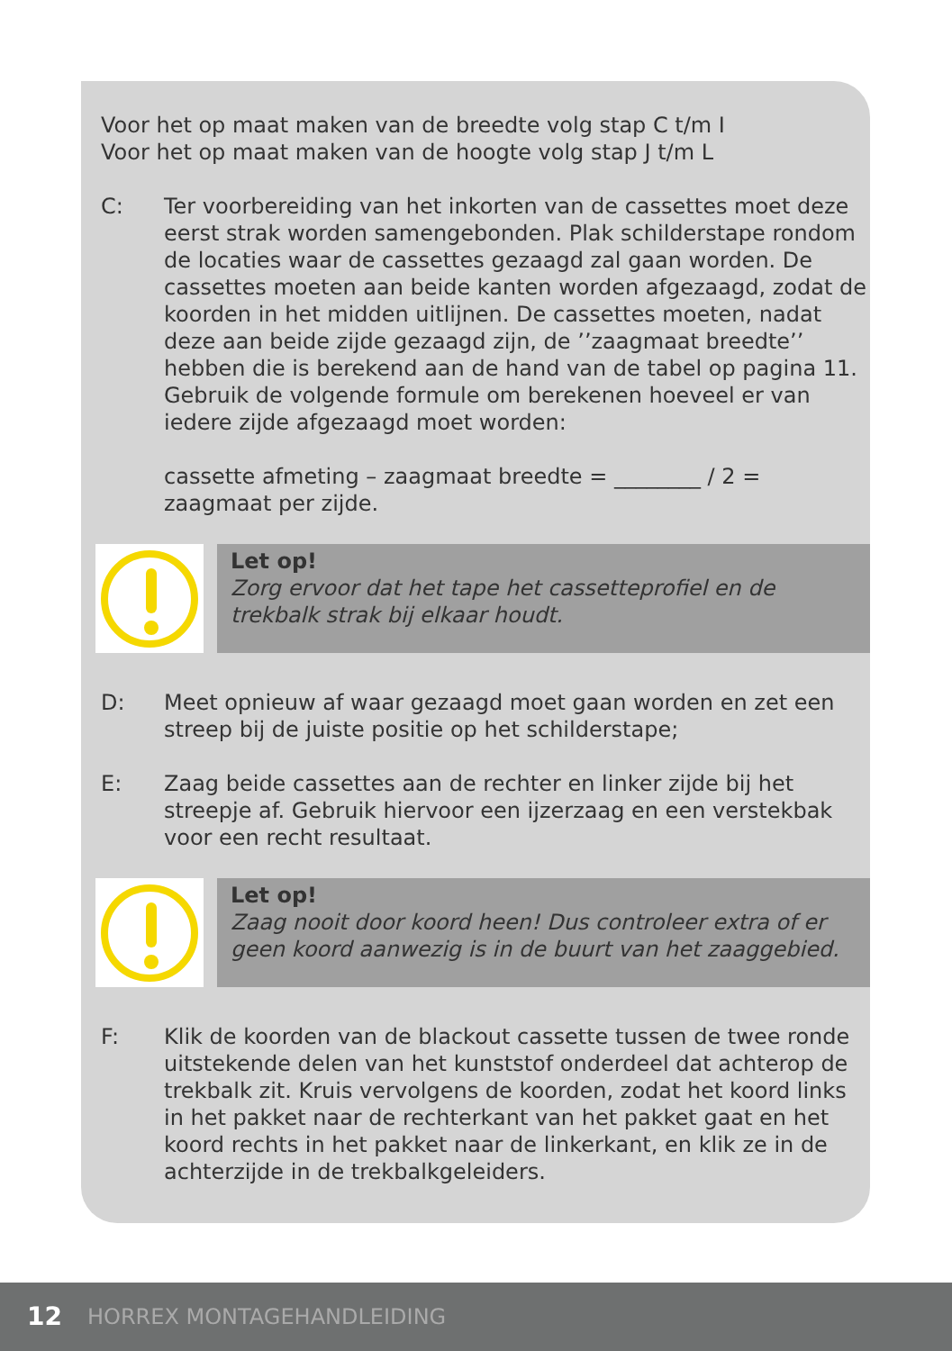Voor het op maat maken van de breedte volg stap C t/m I
Voor het op maat maken van de hoogte volg stap J t/m L
C: Ter voorbereiding van het inkorten van de cassettes moet deze eerst strak worden samengebonden. Plak schilderstape rondom de locaties waar de cassettes gezaagd zal gaan worden. De cassettes moeten aan beide kanten worden afgezaagd, zodat de koorden in het midden uitlijnen. De cassettes moeten, nadat deze aan beide zijde gezaagd zijn, de ’’zaagmaat breedte’’ hebben die is berekend aan de hand van de tabel op pagina 11. Gebruik de volgende formule om berekenen hoeveel er van iedere zijde afgezaagd moet worden:
cassette afmeting – zaagmaat breedte = ________ / 2 = zaagmaat per zijde.
Let op!
Zorg ervoor dat het tape het cassetteprofiel en de trekbalk strak bij elkaar houdt.
D: Meet opnieuw af waar gezaagd moet gaan worden en zet een streep bij de juiste positie op het schilderstape;
E: Zaag beide cassettes aan de rechter en linker zijde bij het streepje af. Gebruik hiervoor een ijzerzaag en een verstekbak voor een recht resultaat.
Let op!
Zaag nooit door koord heen! Dus controleer extra of er geen koord aanwezig is in de buurt van het zaaggebied.
F: Klik de koorden van de blackout cassette tussen de twee ronde uitstekende delen van het kunststof onderdeel dat achterop de trekbalk zit. Kruis vervolgens de koorden, zodat het koord links in het pakket naar de rechterkant van het pakket gaat en het koord rechts in het pakket naar de linkerkant, en klik ze in de achterzijde in de trekbalkgeleiders.
12 HORREX MONTAGEHANDLEIDING